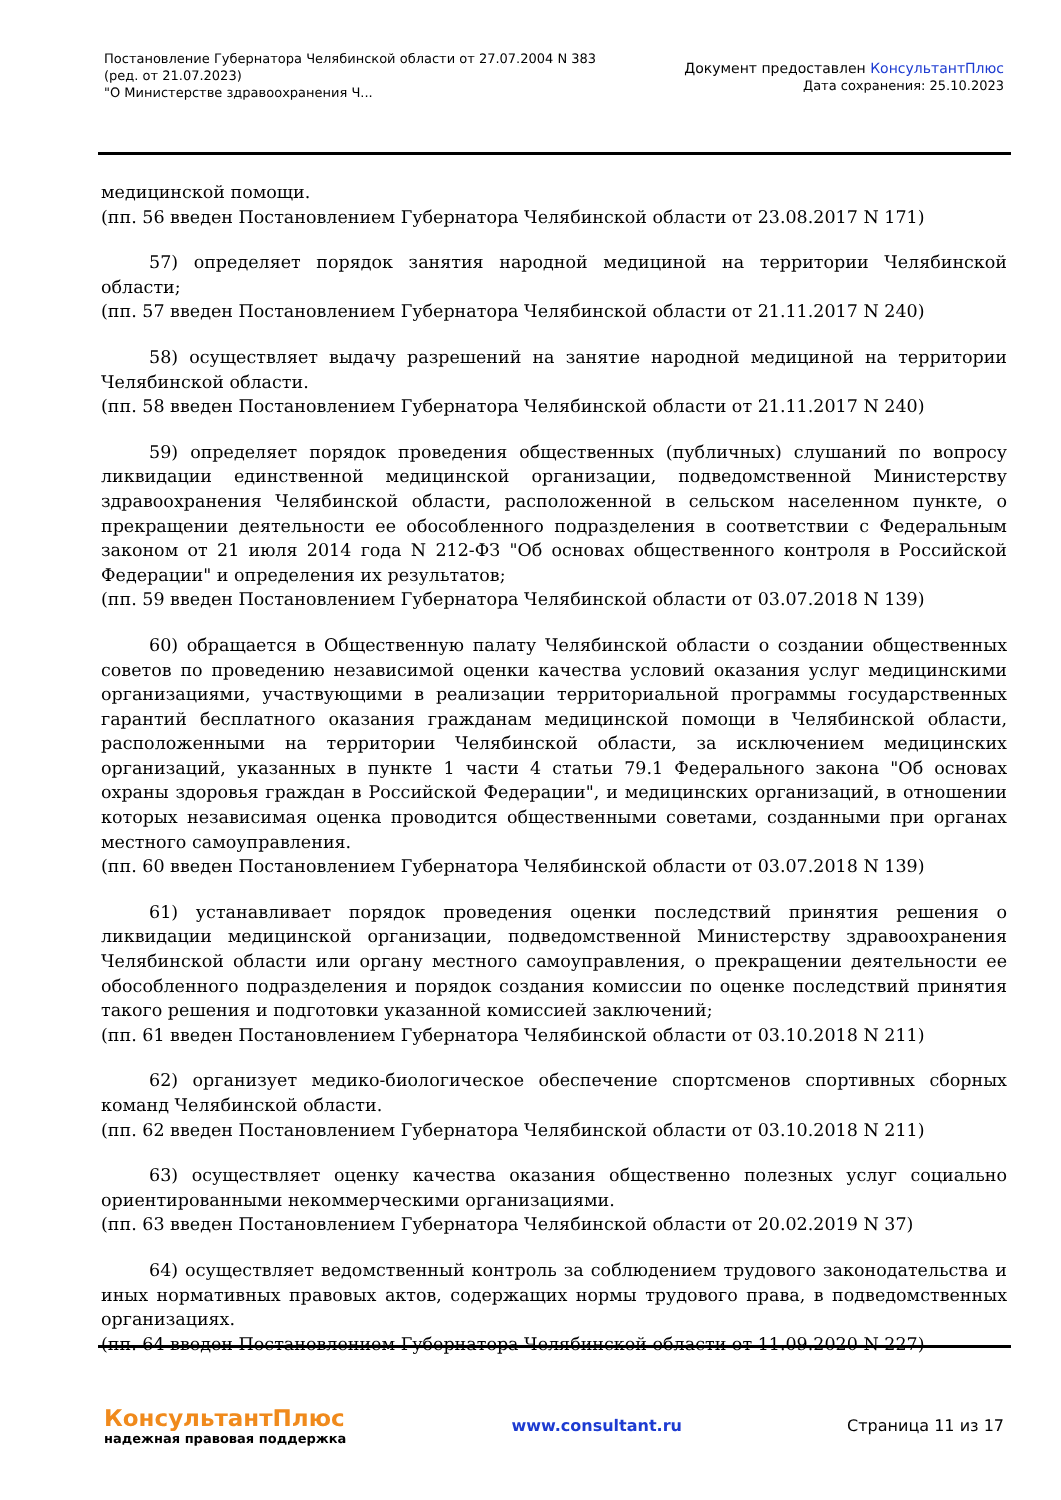Постановление Губернатора Челябинской области от 27.07.2004 N 383
(ред. от 21.07.2023)
"О Министерстве здравоохранения Ч...
Документ предоставлен КонсультантПлюс
Дата сохранения: 25.10.2023
медицинской помощи.
(пп. 56 введен Постановлением Губернатора Челябинской области от 23.08.2017 N 171)
57) определяет порядок занятия народной медициной на территории Челябинской области;
(пп. 57 введен Постановлением Губернатора Челябинской области от 21.11.2017 N 240)
58) осуществляет выдачу разрешений на занятие народной медициной на территории Челябинской области.
(пп. 58 введен Постановлением Губернатора Челябинской области от 21.11.2017 N 240)
59) определяет порядок проведения общественных (публичных) слушаний по вопросу ликвидации единственной медицинской организации, подведомственной Министерству здравоохранения Челябинской области, расположенной в сельском населенном пункте, о прекращении деятельности ее обособленного подразделения в соответствии с Федеральным законом от 21 июля 2014 года N 212-ФЗ "Об основах общественного контроля в Российской Федерации" и определения их результатов;
(пп. 59 введен Постановлением Губернатора Челябинской области от 03.07.2018 N 139)
60) обращается в Общественную палату Челябинской области о создании общественных советов по проведению независимой оценки качества условий оказания услуг медицинскими организациями, участвующими в реализации территориальной программы государственных гарантий бесплатного оказания гражданам медицинской помощи в Челябинской области, расположенными на территории Челябинской области, за исключением медицинских организаций, указанных в пункте 1 части 4 статьи 79.1 Федерального закона "Об основах охраны здоровья граждан в Российской Федерации", и медицинских организаций, в отношении которых независимая оценка проводится общественными советами, созданными при органах местного самоуправления.
(пп. 60 введен Постановлением Губернатора Челябинской области от 03.07.2018 N 139)
61) устанавливает порядок проведения оценки последствий принятия решения о ликвидации медицинской организации, подведомственной Министерству здравоохранения Челябинской области или органу местного самоуправления, о прекращении деятельности ее обособленного подразделения и порядок создания комиссии по оценке последствий принятия такого решения и подготовки указанной комиссией заключений;
(пп. 61 введен Постановлением Губернатора Челябинской области от 03.10.2018 N 211)
62) организует медико-биологическое обеспечение спортсменов спортивных сборных команд Челябинской области.
(пп. 62 введен Постановлением Губернатора Челябинской области от 03.10.2018 N 211)
63) осуществляет оценку качества оказания общественно полезных услуг социально ориентированными некоммерческими организациями.
(пп. 63 введен Постановлением Губернатора Челябинской области от 20.02.2019 N 37)
64) осуществляет ведомственный контроль за соблюдением трудового законодательства и иных нормативных правовых актов, содержащих нормы трудового права, в подведомственных организациях.
(пп. 64 введен Постановлением Губернатора Челябинской области от 11.09.2020 N 227)
КонсультантПлюс
надежная правовая поддержка
www.consultant.ru Страница 11 из 17